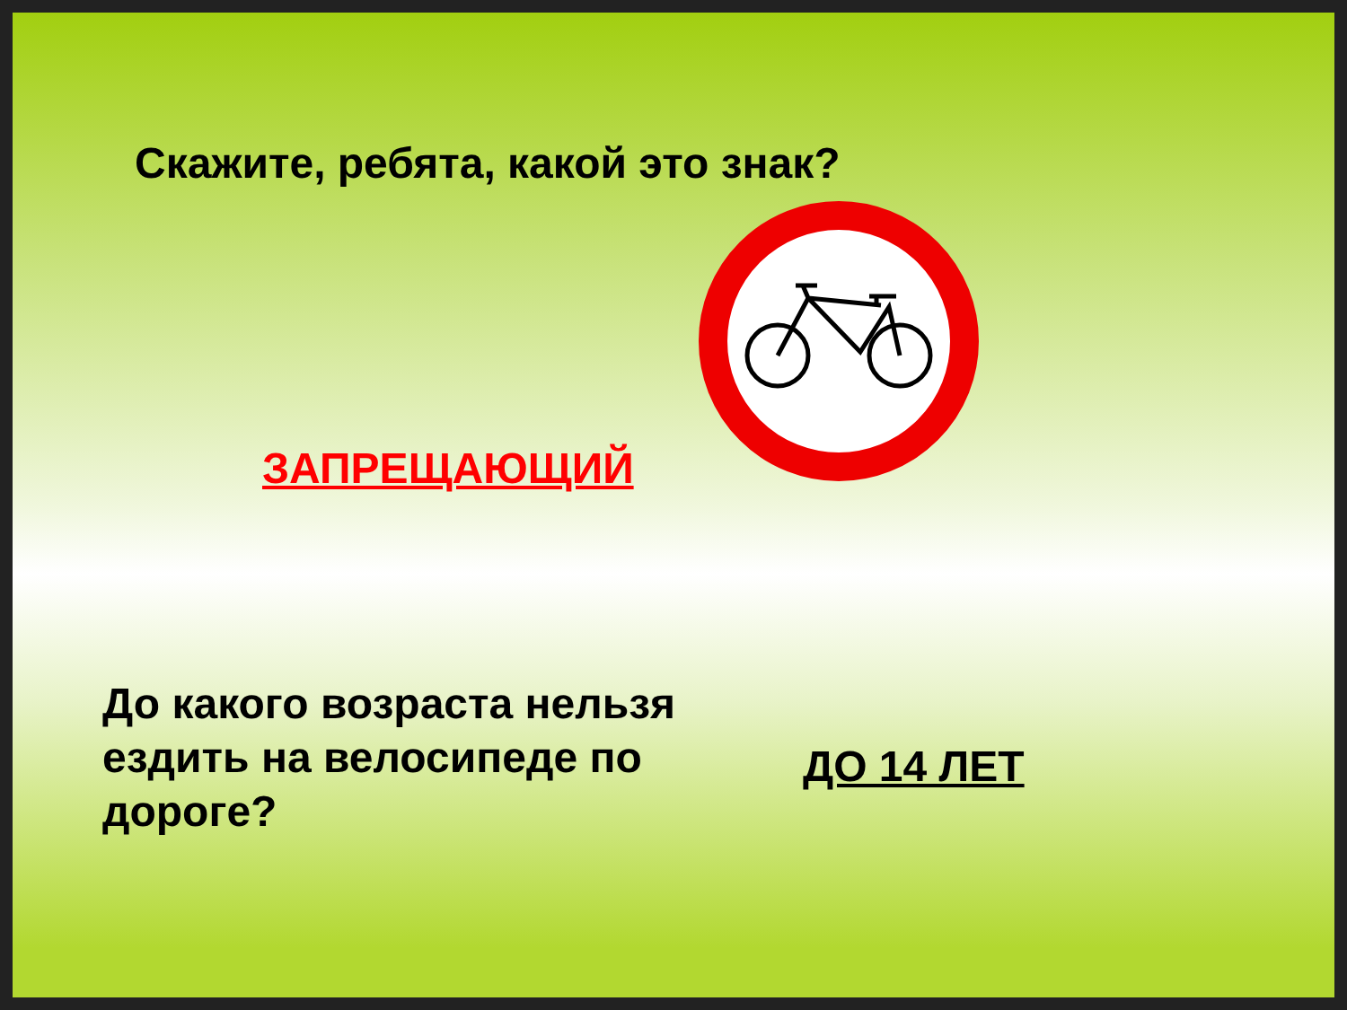Скажите, ребята, какой это знак?
ЗАПРЕЩАЮЩИЙ
До какого возраста нельзя ездить на велосипеде по дороге?
ДО 14 ЛЕТ